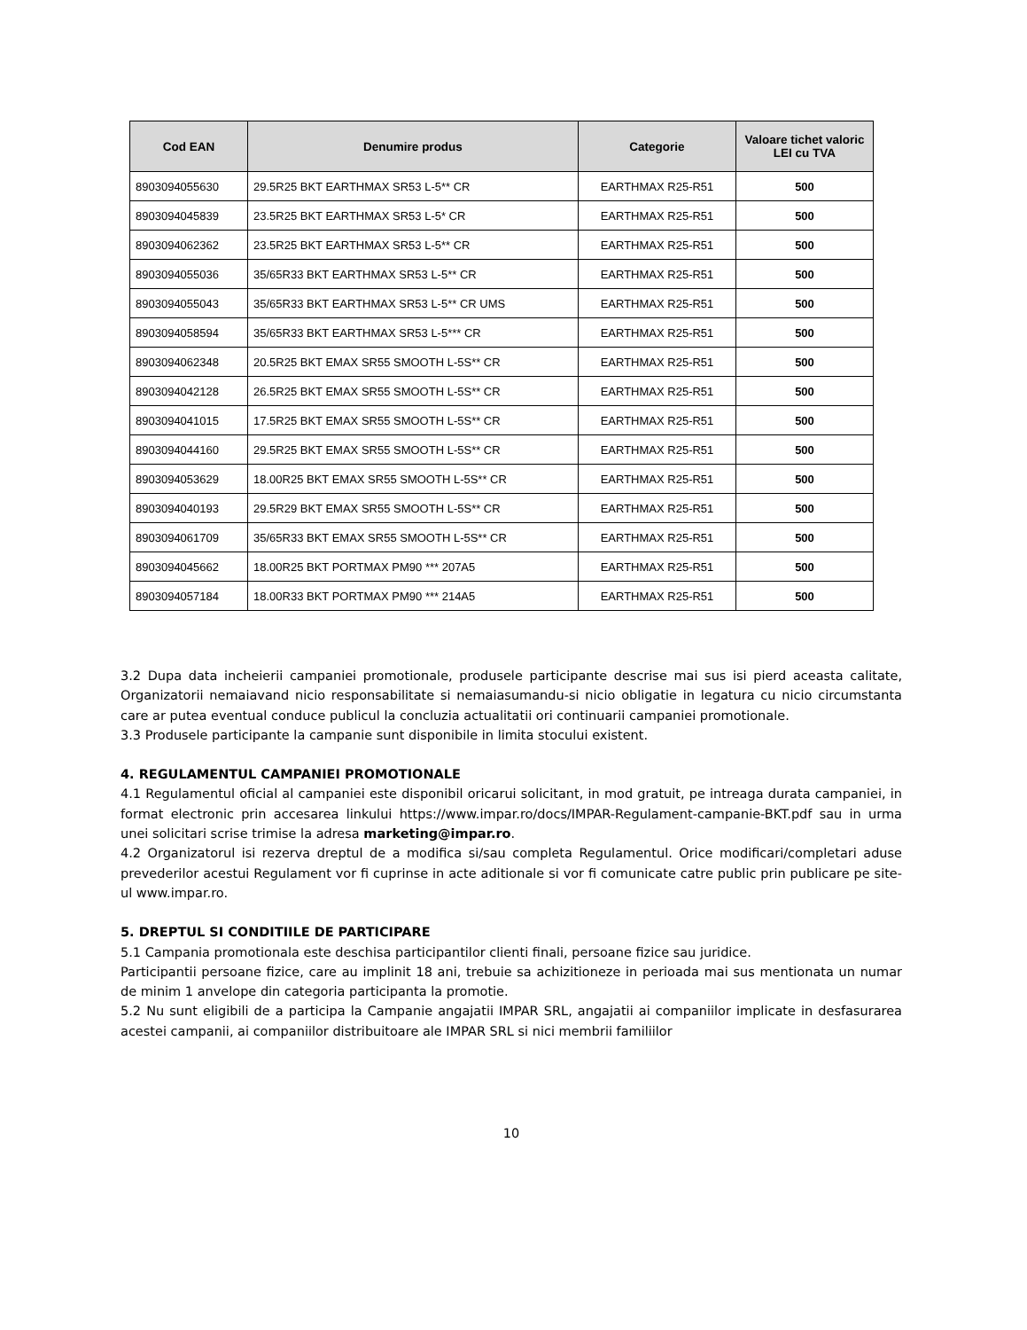| Cod EAN | Denumire produs | Categorie | Valoare tichet valoric LEI cu TVA |
| --- | --- | --- | --- |
| 8903094055630 | 29.5R25 BKT EARTHMAX SR53 L-5** CR | EARTHMAX R25-R51 | 500 |
| 8903094045839 | 23.5R25 BKT EARTHMAX SR53 L-5* CR | EARTHMAX R25-R51 | 500 |
| 8903094062362 | 23.5R25 BKT EARTHMAX SR53 L-5** CR | EARTHMAX R25-R51 | 500 |
| 8903094055036 | 35/65R33 BKT EARTHMAX SR53 L-5** CR | EARTHMAX R25-R51 | 500 |
| 8903094055043 | 35/65R33 BKT EARTHMAX SR53 L-5** CR UMS | EARTHMAX R25-R51 | 500 |
| 8903094058594 | 35/65R33 BKT EARTHMAX SR53 L-5*** CR | EARTHMAX R25-R51 | 500 |
| 8903094062348 | 20.5R25 BKT EMAX SR55 SMOOTH L-5S** CR | EARTHMAX R25-R51 | 500 |
| 8903094042128 | 26.5R25 BKT EMAX SR55 SMOOTH L-5S** CR | EARTHMAX R25-R51 | 500 |
| 8903094041015 | 17.5R25 BKT EMAX SR55 SMOOTH L-5S** CR | EARTHMAX R25-R51 | 500 |
| 8903094044160 | 29.5R25 BKT EMAX SR55 SMOOTH L-5S** CR | EARTHMAX R25-R51 | 500 |
| 8903094053629 | 18.00R25 BKT EMAX SR55 SMOOTH L-5S** CR | EARTHMAX R25-R51 | 500 |
| 8903094040193 | 29.5R29 BKT EMAX SR55 SMOOTH L-5S** CR | EARTHMAX R25-R51 | 500 |
| 8903094061709 | 35/65R33 BKT EMAX SR55 SMOOTH L-5S** CR | EARTHMAX R25-R51 | 500 |
| 8903094045662 | 18.00R25 BKT PORTMAX PM90 *** 207A5 | EARTHMAX R25-R51 | 500 |
| 8903094057184 | 18.00R33 BKT PORTMAX PM90 *** 214A5 | EARTHMAX R25-R51 | 500 |
3.2 Dupa data incheierii campaniei promotionale, produsele participante descrise mai sus isi pierd aceasta calitate, Organizatorii nemaiavand nicio responsabilitate si nemaiasumandu-si nicio obligatie in legatura cu nicio circumstanta care ar putea eventual conduce publicul la concluzia actualitatii ori continuarii campaniei promotionale.
3.3 Produsele participante la campanie sunt disponibile in limita stocului existent.
4. REGULAMENTUL CAMPANIEI PROMOTIONALE
4.1 Regulamentul oficial al campaniei este disponibil oricarui solicitant, in mod gratuit, pe intreaga durata campaniei, in format electronic prin accesarea linkului https://www.impar.ro/docs/IMPAR-Regulament-campanie-BKT.pdf sau in urma unei solicitari scrise trimise la adresa marketing@impar.ro.
4.2 Organizatorul isi rezerva dreptul de a modifica si/sau completa Regulamentul. Orice modificari/completari aduse prevederilor acestui Regulament vor fi cuprinse in acte aditionale si vor fi comunicate catre public prin publicare pe site-ul www.impar.ro.
5. DREPTUL SI CONDITIILE DE PARTICIPARE
5.1 Campania promotionala este deschisa participantilor clienti finali, persoane fizice sau juridice.
Participantii persoane fizice, care au implinit 18 ani, trebuie sa achizitioneze in perioada mai sus mentionata un numar de minim 1 anvelope din categoria participanta la promotie.
5.2 Nu sunt eligibili de a participa la Campanie angajatii IMPAR SRL, angajatii ai companiilor implicate in desfasurarea acestei campanii, ai companiilor distribuitoare ale IMPAR SRL si nici membrii familiilor
10